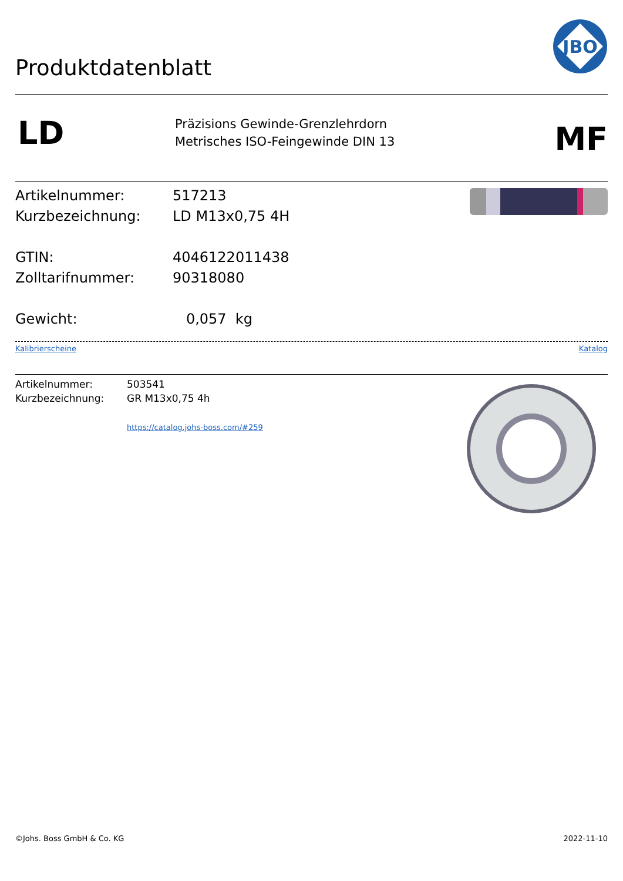Produktdatenblatt
JBO
LD
Präzisions Gewinde-Grenzlehrdorn
Metrisches ISO-Feingewinde DIN 13
MF
Artikelnummer:
Kurzbezeichnung:
GTIN:
Zolltarifnummer:
Gewicht:
517213
LD M13x0,75 4H
4046122011438
90318080
0,057 kg
Kalibrierscheine Katalog
Artikelnummer:
Kurzbezeichnung:
503541
GR M13x0,75 4h
https://catalog.johs-boss.com/#259
©Johs. Boss GmbH & Co. KG 2022-11-10